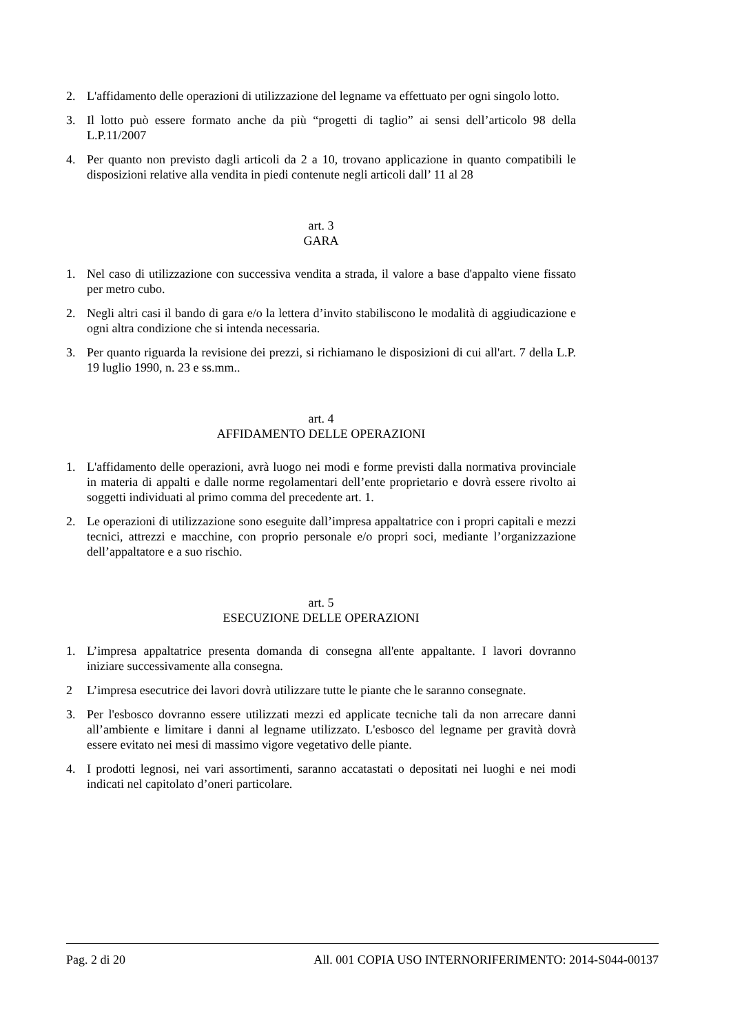2. L'affidamento delle operazioni di utilizzazione del legname va effettuato per ogni singolo lotto.
3. Il lotto può essere formato anche da più “progetti di taglio” ai sensi dell’articolo 98 della L.P.11/2007
4. Per quanto non previsto dagli articoli da 2 a 10, trovano applicazione in quanto compatibili le disposizioni relative alla vendita in piedi contenute negli articoli dall’ 11 al 28
art. 3
GARA
1. Nel caso di utilizzazione con successiva vendita a strada, il valore a base d'appalto viene fissato per metro cubo.
2. Negli altri casi il bando di gara e/o la lettera d’invito stabiliscono le modalità di aggiudicazione e ogni altra condizione che si intenda necessaria.
3. Per quanto riguarda la revisione dei prezzi, si richiamano le disposizioni di cui all'art. 7 della L.P. 19 luglio 1990, n. 23 e ss.mm..
art. 4
AFFIDAMENTO DELLE OPERAZIONI
1. L'affidamento delle operazioni, avrà luogo nei modi e forme previsti dalla normativa provinciale in materia di appalti e dalle norme regolamentari dell’ente proprietario e dovrà essere rivolto ai soggetti individuati al primo comma del precedente art. 1.
2. Le operazioni di utilizzazione sono eseguite dall’impresa appaltatrice con i propri capitali e mezzi tecnici, attrezzi e macchine, con proprio personale e/o propri soci, mediante l’organizzazione dell’appaltatore e a suo rischio.
art. 5
ESECUZIONE DELLE OPERAZIONI
1. L’impresa appaltatrice presenta domanda di consegna all'ente appaltante. I lavori dovranno iniziare successivamente alla consegna.
2 L’impresa esecutrice dei lavori dovrà utilizzare tutte le piante che le saranno consegnate.
3. Per l'esbosco dovranno essere utilizzati mezzi ed applicate tecniche tali da non arrecare danni all’ambiente e limitare i danni al legname utilizzato. L'esbosco del legname per gravità dovrà essere evitato nei mesi di massimo vigore vegetativo delle piante.
4. I prodotti legnosi, nei vari assortimenti, saranno accatastati o depositati nei luoghi e nei modi indicati nel capitolato d’oneri particolare.
Pag. 2 di 20 All. 001 COPIA USO INTERNORIFERIMENTO: 2014-S044-00137